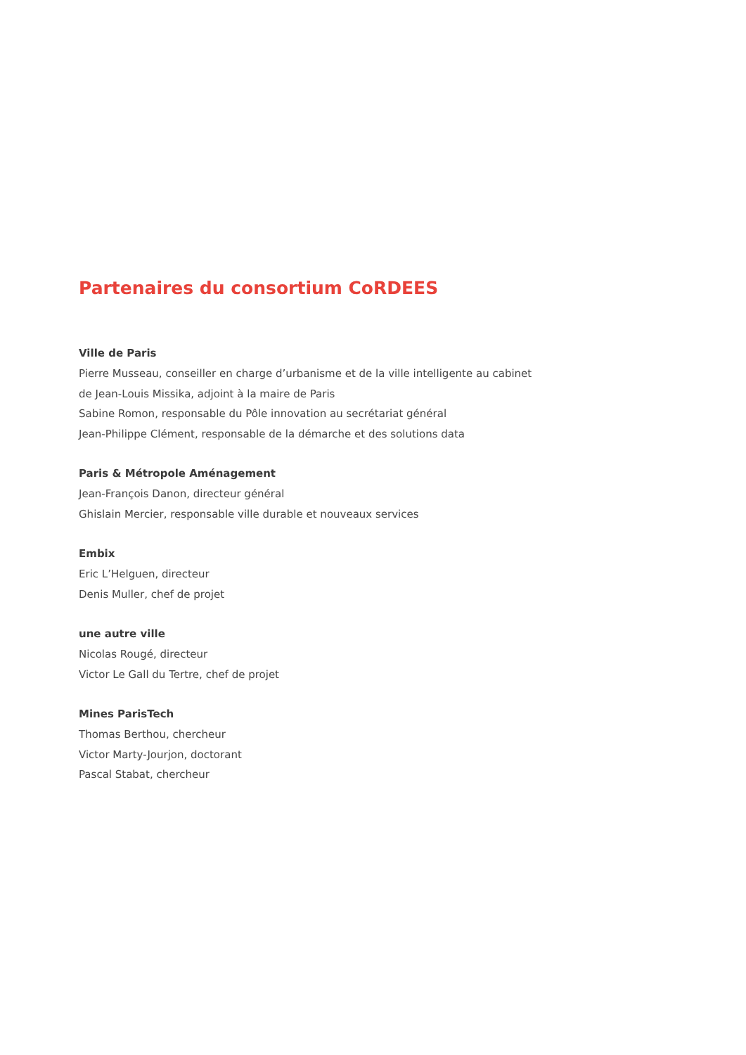Partenaires du consortium CoRDEES
Ville de Paris
Pierre Musseau, conseiller en charge d’urbanisme et de la ville intelligente au cabinet
de Jean-Louis Missika, adjoint à la maire de Paris
Sabine Romon, responsable du Pôle innovation au secrétariat général
Jean-Philippe Clément, responsable de la démarche et des solutions data
Paris & Métropole Aménagement
Jean-François Danon, directeur général
Ghislain Mercier, responsable ville durable et nouveaux services
Embix
Eric L’Helguen, directeur
Denis Muller, chef de projet
une autre ville
Nicolas Rougé, directeur
Victor Le Gall du Tertre, chef de projet
Mines ParisTech
Thomas Berthou, chercheur
Victor Marty-Jourjon, doctorant
Pascal Stabat, chercheur